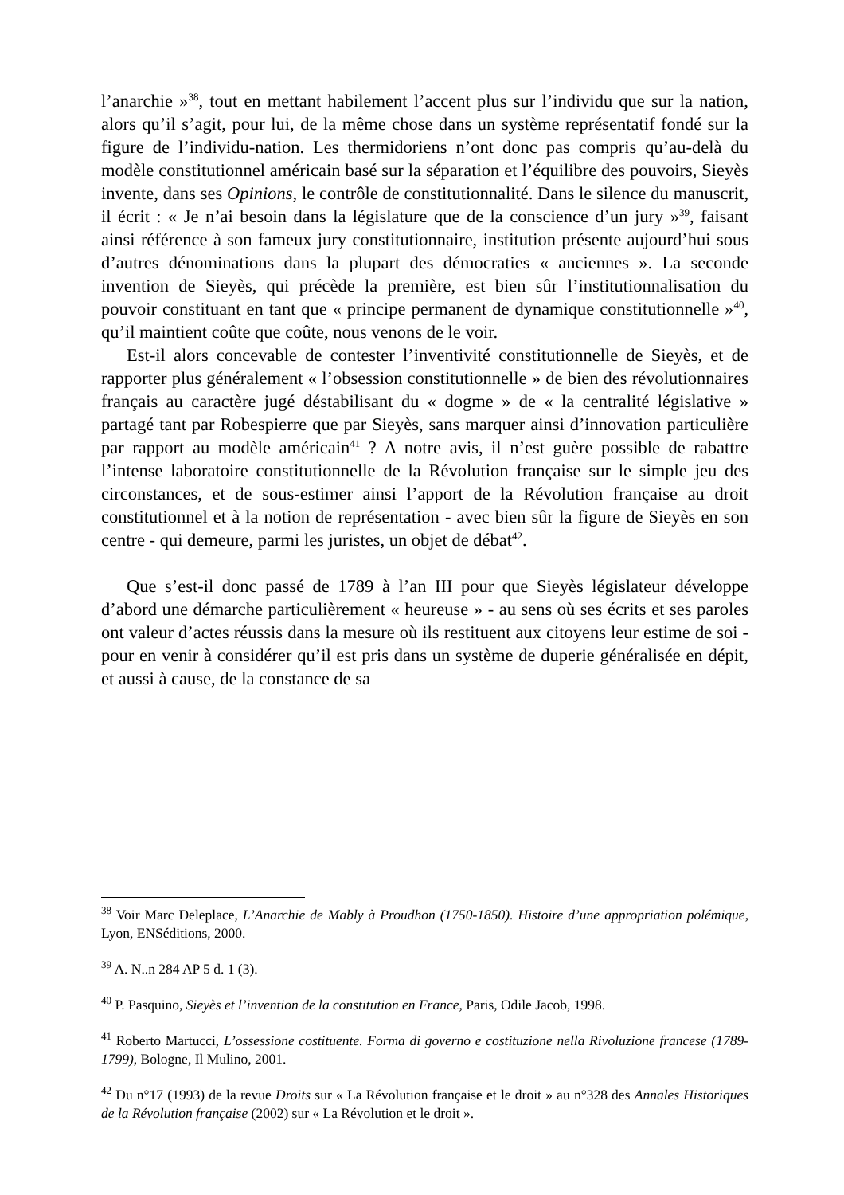l’anarchie »<sup>38</sup>, tout en mettant habilement l’accent plus sur l’individu que sur la nation, alors qu’il s’agit, pour lui, de la même chose dans un système représentatif fondé sur la figure de l’individu-nation. Les thermidoriens n’ont donc pas compris qu’au-delà du modèle constitutionnel américain basé sur la séparation et l’équilibre des pouvoirs, Sieyès invente, dans ses Opinions, le contrôle de constitutionnalité. Dans le silence du manuscrit, il écrit : « Je n’ai besoin dans la législature que de la conscience d’un jury »<sup>39</sup>, faisant ainsi référence à son fameux jury constitutionnaire, institution présente aujourd’hui sous d’autres dénominations dans la plupart des démocraties « anciennes ». La seconde invention de Sieyès, qui précède la première, est bien sûr l’institutionnalisation du pouvoir constituant en tant que « principe permanent de dynamique constitutionnelle »<sup>40</sup>, qu’il maintient coûte que coûte, nous venons de le voir.
Est-il alors concevable de contester l’inventivité constitutionnelle de Sieyès, et de rapporter plus généralement « l’obsession constitutionnelle » de bien des révolutionnaires français au caractère jugé déstabilisant du « dogme » de « la centralité législative » partagé tant par Robespierre que par Sieyès, sans marquer ainsi d’innovation particulière par rapport au modèle américain<sup>41</sup> ? A notre avis, il n’est guère possible de rabattre l’intense laboratoire constitutionnelle de la Révolution française sur le simple jeu des circonstances, et de sous-estimer ainsi l’apport de la Révolution française au droit constitutionnel et à la notion de représentation - avec bien sûr la figure de Sieyès en son centre - qui demeure, parmi les juristes, un objet de débat<sup>42</sup>.
Que s’est-il donc passé de 1789 à l’an III pour que Sieyès législateur développe d’abord une démarche particulièrement « heureuse » - au sens où ses écrits et ses paroles ont valeur d’actes réussis dans la mesure où ils restituent aux citoyens leur estime de soi - pour en venir à considérer qu’il est pris dans un système de duperie généralisée en dépit, et aussi à cause, de la constance de sa
<sup>38</sup> Voir Marc Deleplace, L’Anarchie de Mably à Proudhon (1750-1850). Histoire d’une appropriation polémique, Lyon, ENSéditions, 2000.
<sup>39</sup> A. N..n 284 AP 5 d. 1 (3).
<sup>40</sup> P. Pasquino, Sieyès et l’invention de la constitution en France, Paris, Odile Jacob, 1998.
<sup>41</sup> Roberto Martucci, L’ossessione costituente. Forma di governo e costituzione nella Rivoluzione francese (1789-1799), Bologne, Il Mulino, 2001.
<sup>42</sup> Du n°17 (1993) de la revue Droits sur « La Révolution française et le droit » au n°328 des Annales Historiques de la Révolution française (2002) sur « La Révolution et le droit ».